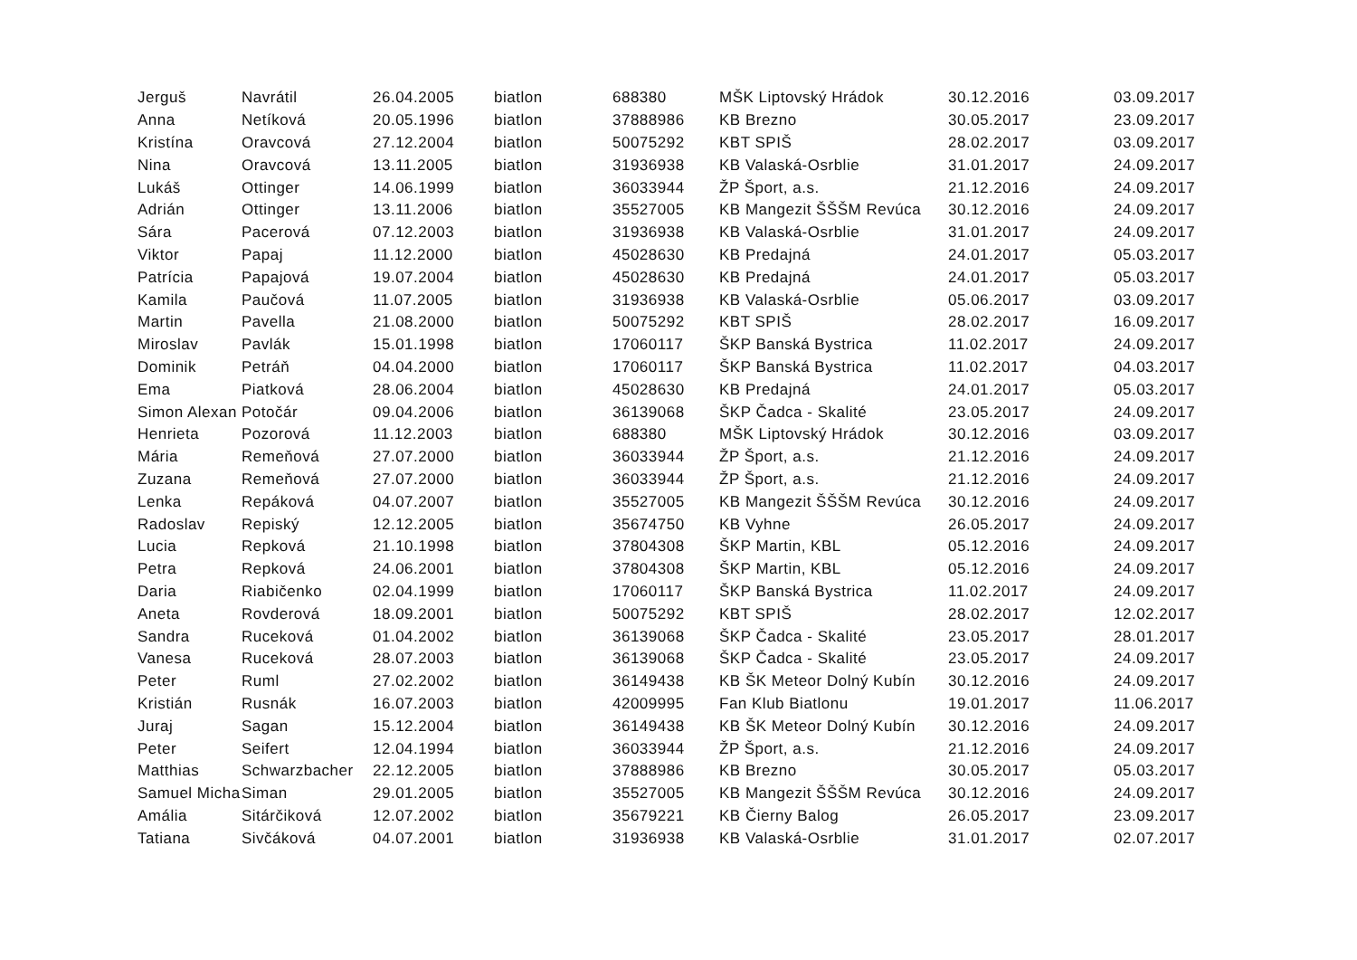| Jerguš | Navrátil | 26.04.2005 | biatlon | 688380 | MŠK Liptovský Hrádok | 30.12.2016 | 03.09.2017 |
| Anna | Netíková | 20.05.1996 | biatlon | 37888986 | KB Brezno | 30.05.2017 | 23.09.2017 |
| Kristína | Oravcová | 27.12.2004 | biatlon | 50075292 | KBT SPIŠ | 28.02.2017 | 03.09.2017 |
| Nina | Oravcová | 13.11.2005 | biatlon | 31936938 | KB Valaská-Osrblie | 31.01.2017 | 24.09.2017 |
| Lukáš | Ottinger | 14.06.1999 | biatlon | 36033944 | ŽP Šport, a.s. | 21.12.2016 | 24.09.2017 |
| Adrián | Ottinger | 13.11.2006 | biatlon | 35527005 | KB Mangezit ŠŠŠM Revúca | 30.12.2016 | 24.09.2017 |
| Sára | Pacerová | 07.12.2003 | biatlon | 31936938 | KB Valaská-Osrblie | 31.01.2017 | 24.09.2017 |
| Viktor | Papaj | 11.12.2000 | biatlon | 45028630 | KB Predajná | 24.01.2017 | 05.03.2017 |
| Patrícia | Papajová | 19.07.2004 | biatlon | 45028630 | KB Predajná | 24.01.2017 | 05.03.2017 |
| Kamila | Paučová | 11.07.2005 | biatlon | 31936938 | KB Valaská-Osrblie | 05.06.2017 | 03.09.2017 |
| Martin | Pavella | 21.08.2000 | biatlon | 50075292 | KBT SPIŠ | 28.02.2017 | 16.09.2017 |
| Miroslav | Pavlák | 15.01.1998 | biatlon | 17060117 | ŠKP Banská Bystrica | 11.02.2017 | 24.09.2017 |
| Dominik | Petráň | 04.04.2000 | biatlon | 17060117 | ŠKP Banská Bystrica | 11.02.2017 | 04.03.2017 |
| Ema | Piatková | 28.06.2004 | biatlon | 45028630 | KB Predajná | 24.01.2017 | 05.03.2017 |
| Simon Alexan | Potočár | 09.04.2006 | biatlon | 36139068 | ŠKP Čadca - Skalité | 23.05.2017 | 24.09.2017 |
| Henrieta | Pozorová | 11.12.2003 | biatlon | 688380 | MŠK Liptovský Hrádok | 30.12.2016 | 03.09.2017 |
| Mária | Remeňová | 27.07.2000 | biatlon | 36033944 | ŽP Šport, a.s. | 21.12.2016 | 24.09.2017 |
| Zuzana | Remeňová | 27.07.2000 | biatlon | 36033944 | ŽP Šport, a.s. | 21.12.2016 | 24.09.2017 |
| Lenka | Repáková | 04.07.2007 | biatlon | 35527005 | KB Mangezit ŠŠŠM Revúca | 30.12.2016 | 24.09.2017 |
| Radoslav | Repiský | 12.12.2005 | biatlon | 35674750 | KB Vyhne | 26.05.2017 | 24.09.2017 |
| Lucia | Repková | 21.10.1998 | biatlon | 37804308 | ŠKP Martin, KBL | 05.12.2016 | 24.09.2017 |
| Petra | Repková | 24.06.2001 | biatlon | 37804308 | ŠKP Martin, KBL | 05.12.2016 | 24.09.2017 |
| Daria | Riabičenko | 02.04.1999 | biatlon | 17060117 | ŠKP Banská Bystrica | 11.02.2017 | 24.09.2017 |
| Aneta | Rovderová | 18.09.2001 | biatlon | 50075292 | KBT SPIŠ | 28.02.2017 | 12.02.2017 |
| Sandra | Ruceková | 01.04.2002 | biatlon | 36139068 | ŠKP Čadca - Skalité | 23.05.2017 | 28.01.2017 |
| Vanesa | Ruceková | 28.07.2003 | biatlon | 36139068 | ŠKP Čadca - Skalité | 23.05.2017 | 24.09.2017 |
| Peter | Ruml | 27.02.2002 | biatlon | 36149438 | KB ŠK Meteor Dolný Kubín | 30.12.2016 | 24.09.2017 |
| Kristián | Rusnák | 16.07.2003 | biatlon | 42009995 | Fan Klub Biatlonu | 19.01.2017 | 11.06.2017 |
| Juraj | Sagan | 15.12.2004 | biatlon | 36149438 | KB ŠK Meteor Dolný Kubín | 30.12.2016 | 24.09.2017 |
| Peter | Seifert | 12.04.1994 | biatlon | 36033944 | ŽP Šport, a.s. | 21.12.2016 | 24.09.2017 |
| Matthias | Schwarzbacher | 22.12.2005 | biatlon | 37888986 | KB Brezno | 30.05.2017 | 05.03.2017 |
| Samuel Micha | Siman | 29.01.2005 | biatlon | 35527005 | KB Mangezit ŠŠŠM Revúca | 30.12.2016 | 24.09.2017 |
| Amália | Sitárčiková | 12.07.2002 | biatlon | 35679221 | KB Čierny Balog | 26.05.2017 | 23.09.2017 |
| Tatiana | Sivčáková | 04.07.2001 | biatlon | 31936938 | KB Valaská-Osrblie | 31.01.2017 | 02.07.2017 |